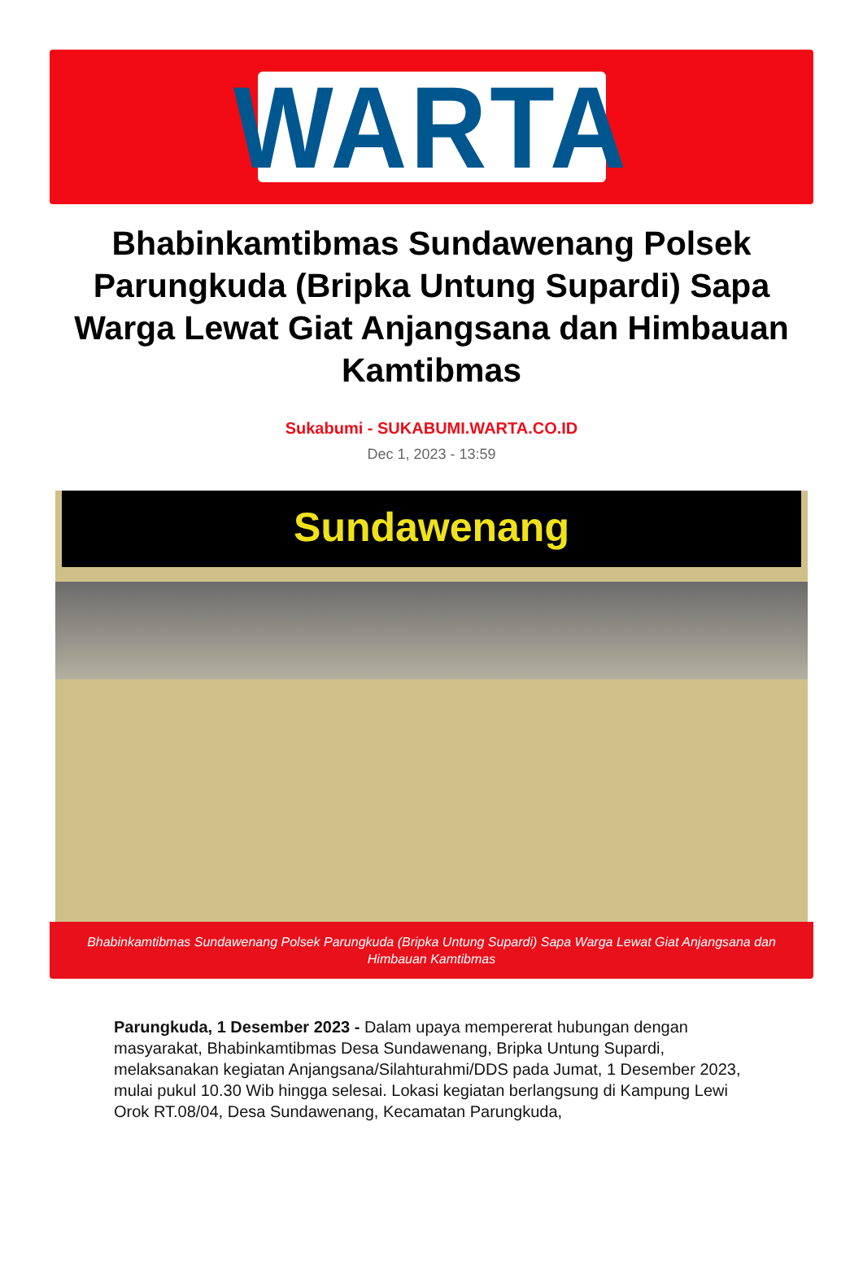WARTA
Bhabinkamtibmas Sundawenang Polsek Parungkuda (Bripka Untung Supardi) Sapa Warga Lewat Giat Anjangsana dan Himbauan Kamtibmas
Sukabumi - SUKABUMI.WARTA.CO.ID
Dec 1, 2023 - 13:59
Sundawenang
Bhabinkamtibmas Sundawenang Polsek Parungkuda (Bripka Untung Supardi) Sapa Warga Lewat Giat Anjangsana dan Himbauan Kamtibmas
Parungkuda, 1 Desember 2023 - Dalam upaya mempererat hubungan dengan masyarakat, Bhabinkamtibmas Desa Sundawenang, Bripka Untung Supardi, melaksanakan kegiatan Anjangsana/Silahturahmi/DDS pada Jumat, 1 Desember 2023, mulai pukul 10.30 Wib hingga selesai. Lokasi kegiatan berlangsung di Kampung Lewi Orok RT.08/04, Desa Sundawenang, Kecamatan Parungkuda,